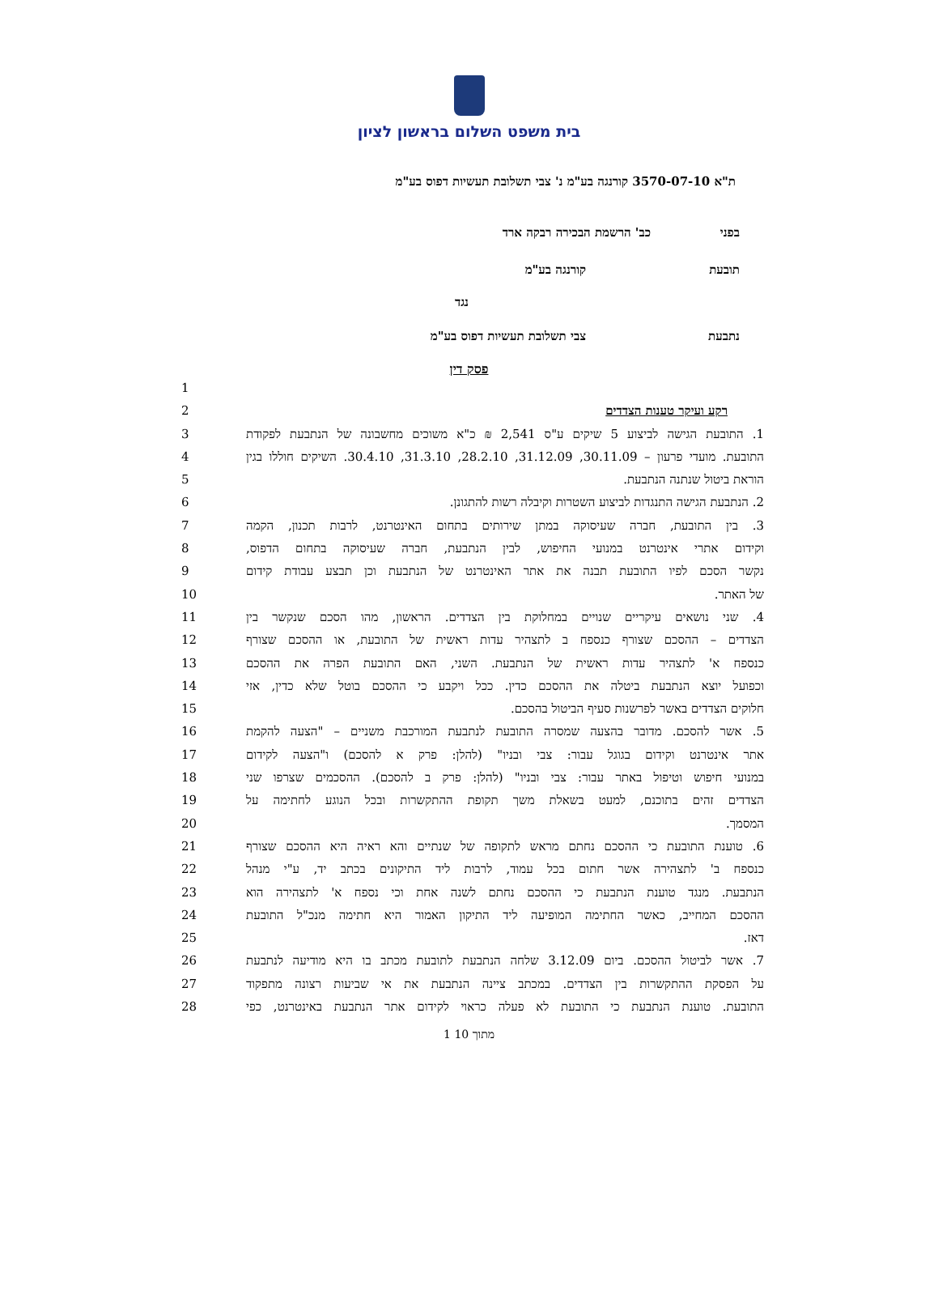בית משפט השלום בראשון לציון
ת"א 3570-07-10 קורנגה בע"מ נ' צבי תשלובת תעשיות דפוס בע"מ
בפני כב' הרשמת הבכירה רבקה ארד
תובעת קורנגה בע"מ
נגד
נתבעת צבי תשלובת תעשיות דפוס בע"מ
פסק דין
1
רקע ועיקר טענות הצדדים 2
1. התובעת הגישה לביצוע 5 שיקים ע"ס 2,541 ₪ כ"א משוכים מחשבונה של הנתבעת לפקודת 3
התובעת. מועדי פרעון – 30.11.09, 31.12.09, 28.2.10, 31.3.10, 30.4.10. השיקים חוללו בגין 4
הוראת ביטול שנתנה הנתבעת. 5
2. הנתבעת הגישה התנגדות לביצוע השטרות וקיבלה רשות להתגונן. 6
3. בין התובעת, חברה שעיסוקה במתן שירותים בתחום האינטרנט, לרבות תכנון, הקמה 7
וקידום אתרי אינטרנט במנועי החיפוש, לבין הנתבעת, חברה שעיסוקה בתחום הדפוס, 8
נקשר הסכם לפיו התובעת תבנה את אתר האינטרנט של הנתבעת וכן תבצע עבודת קידום 9
של האתר. 10
4. שני נושאים עיקריים שנויים במחלוקת בין הצדדים. הראשון, מהו הסכם שנקשר בין 11
הצדדים – ההסכם שצורף כנספח ב לתצהיר עדות ראשית של התובעת, או ההסכם שצורף 12
כנספח א' לתצהיר עדות ראשית של הנתבעת. השני, האם התובעת הפרה את ההסכם 13
וכפועל יוצא הנתבעת ביטלה את ההסכם כדין. ככל ויקבע כי ההסכם בוטל שלא כדין, אזי 14
חלוקים הצדדים באשר לפרשנות סעיף הביטול בהסכם. 15
5. אשר להסכם. מדובר בהצעה שמסרה התובעת לנתבעת המורכבת משניים – "הצעה להקמת 16
אתר אינטרנט וקידום בגוגל עבור: צבי ובניו" (להלן: פרק א להסכם) ו"הצעה לקידום 17
במנועי חיפוש וטיפול באתר עבור: צבי ובניו" (להלן: פרק ב להסכם). ההסכמים שצרפו שני 18
הצדדים זהים בתוכנם, למעט בשאלת משך תקופת ההתקשרות ובכל הנוגע לחתימה על 19
המסמך. 20
6. טוענת התובעת כי ההסכם נחתם מראש לתקופה של שנתיים והא ראיה היא ההסכם שצורף 21
כנספח ב' לתצהירה אשר חתום בכל עמוד, לרבות ליד התיקונים בכתב יד, ע"י מנהל 22
הנתבעת. מנגד טוענת הנתבעת כי ההסכם נחתם לשנה אחת וכי נספח א' לתצהירה הוא 23
ההסכם המחייב, כאשר החתימה המופיעה ליד התיקון האמור היא חתימה מנכ"ל התובעת 24
דאז. 25
7. אשר לביטול ההסכם. ביום 3.12.09 שלחה הנתבעת לתובעת מכתב בו היא מודיעה לנתבעת 26
על הפסקת ההתקשרות בין הצדדים. במכתב ציינה הנתבעת את אי שביעות רצונה מתפקוד 27
התובעת. טוענת הנתבעת כי התובעת לא פעלה כראוי לקידום אתר הנתבעת באינטרנט, כפי 28
1 מתוך 10